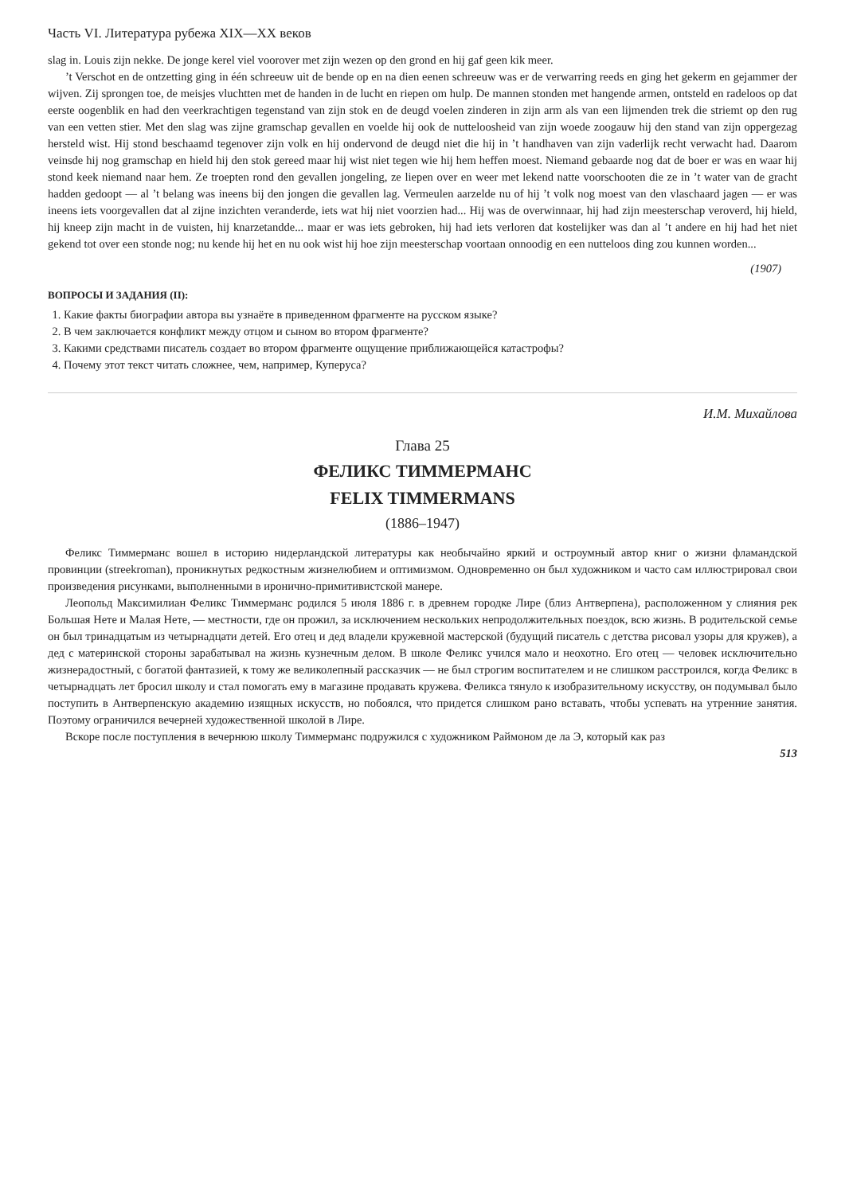Часть VI. Литература рубежа XIX—XX веков
slag in. Louis zijn nekke. De jonge kerel viel voorover met zijn wezen op den grond en hij gaf geen kik meer.
’t Verschot en de ontzetting ging in één schreeuw uit de bende op en na dien eenen schreeuw was er de verwarring reeds en ging het gekerm en gejammer der wijven. Zij sprongen toe, de meisjes vluchtten met de handen in de lucht en riepen om hulp. De mannen stonden met hangende armen, ontsteld en radeloos op dat eerste oogenblik en had den veerkrachtigen tegenstand van zijn stok en de deugd voelen zinderen in zijn arm als van een lijmenden trek die striemt op den rug van een vetten stier. Met den slag was zijne gramschap gevallen en voelde hij ook de nutteloosheid van zijn woede zoogauw hij den stand van zijn oppergezag hersteld wist. Hij stond beschaamd tegenover zijn volk en hij ondervond de deugd niet die hij in ’t handhaven van zijn vaderlijk recht verwacht had. Daarom veinsde hij nog gramschap en hield hij den stok gereed maar hij wist niet tegen wie hij hem heffen moest. Niemand gebaarde nog dat de boer er was en waar hij stond keek niemand naar hem. Ze troepten rond den gevallen jongeling, ze liepen over en weer met lekend natte voorschooten die ze in ’t water van de gracht hadden gedoopt — al ’t belang was ineens bij den jongen die gevallen lag. Vermeulen aarzelde nu of hij ’t volk nog moest van den vlaschaard jagen — er was ineens iets voorgevallen dat al zijne inzichten veranderde, iets wat hij niet voorzien had... Hij was de overwinnaar, hij had zijn meesterschap veroverd, hij hield, hij kneep zijn macht in de vuisten, hij knarzetandde... maar er was iets gebroken, hij had iets verloren dat kostelijker was dan al ’t andere en hij had het niet gekend tot over een stonde nog; nu kende hij het en nu ook wist hij hoe zijn meesterschap voortaan onnoodig en een nutteloos ding zou kunnen worden...
(1907)
ВОПРОСЫ И ЗАДАНИЯ (II):
1. Какие факты биографии автора вы узнаёте в приведенном фрагменте на русском языке?
2. В чем заключается конфликт между отцом и сыном во втором фрагменте?
3. Какими средствами писатель создает во втором фрагменте ощущение приближающейся катастрофы?
4. Почему этот текст читать сложнее, чем, например, Куперуса?
И.М. Михайлова
Глава 25
ФЕЛИКС ТИММЕРМАНС
FELIX TIMMERMANS
(1886–1947)
Феликс Тиммерманс вошел в историю нидерландской литературы как необычайно яркий и остроумный автор книг о жизни фламандской провинции (streekroman), проникнутых редкостным жизнелюбием и оптимизмом. Одновременно он был художником и часто сам иллюстрировал свои произведения рисунками, выполненными в иронично-примитивистской манере.
Леопольд Максимилиан Феликс Тиммерманс родился 5 июля 1886 г. в древнем городке Лире (близ Антверпена), расположенном у слияния рек Большая Нете и Малая Нете, — местности, где он прожил, за исключением нескольких непродолжительных поездок, всю жизнь. В родительской семье он был тринадцатым из четырнадцати детей. Его отец и дед владели кружевной мастерской (будущий писатель с детства рисовал узоры для кружев), а дед с материнской стороны зарабатывал на жизнь кузнечным делом. В школе Феликс учился мало и неохотно. Его отец — человек исключительно жизнерадостный, с богатой фантазией, к тому же великолепный рассказчик — не был строгим воспитателем и не слишком расстроился, когда Феликс в четырнадцать лет бросил школу и стал помогать ему в магазине продавать кружева. Феликса тянуло к изобразительному искусству, он подумывал было поступить в Антверпенскую академию изящных искусств, но побоялся, что придется слишком рано вставать, чтобы успевать на утренние занятия. Поэтому ограничился вечерней художественной школой в Лире.
Вскоре после поступления в вечернюю школу Тиммерманс подружился с художником Раймоном де ла Э, который как раз
513